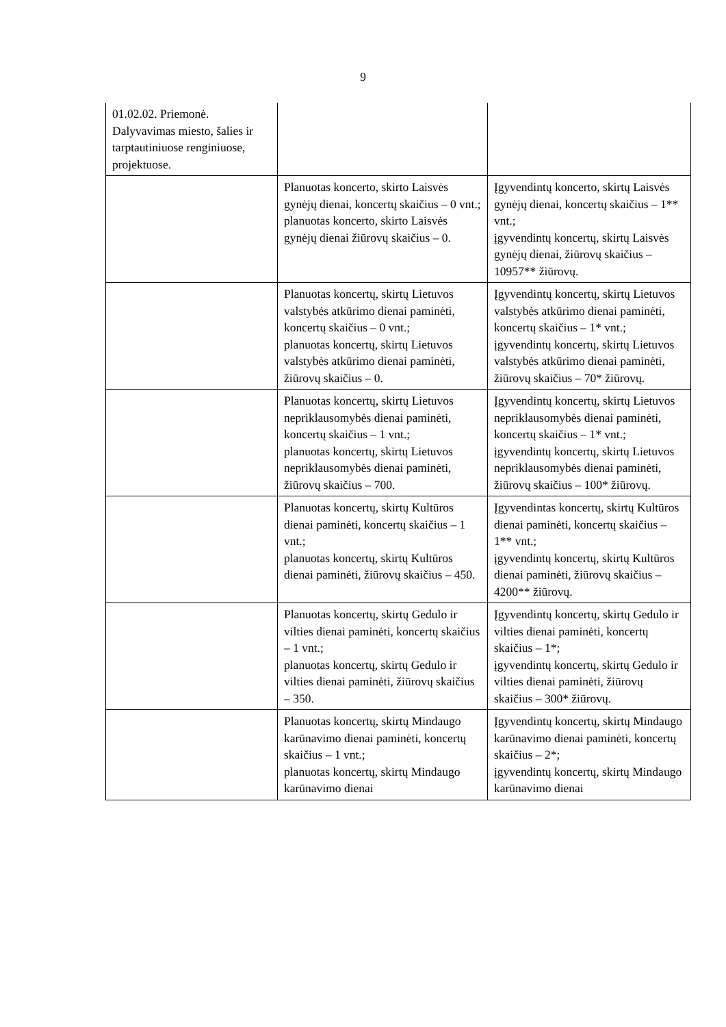9
| 01.02.02. Priemonė. Dalyvavimas miesto, šalies ir tarptautiniuose renginiuose, projektuose. | | |
| | Planuotas koncerto, skirto Laisvės gynėjų dienai, koncertų skaičius – 0 vnt.; planuotas koncerto, skirto Laisvės gynėjų dienai žiūrovų skaičius – 0. | Įgyvendintų koncerto, skirtų Laisvės gynėjų dienai, koncertų skaičius – 1** vnt.; įgyvendintų koncertų, skirtų Laisvės gynėjų dienai, žiūrovų skaičius – 10957** žiūrovų. |
| | Planuotas koncertų, skirtų Lietuvos valstybės atkūrimo dienai paminėti, koncertų skaičius – 0 vnt.; planuotas koncertų, skirtų Lietuvos valstybės atkūrimo dienai paminėti, žiūrovų skaičius – 0. | Įgyvendintų koncertų, skirtų Lietuvos valstybės atkūrimo dienai paminėti, koncertų skaičius – 1* vnt.; įgyvendintų koncertų, skirtų Lietuvos valstybės atkūrimo dienai paminėti, žiūrovų skaičius – 70* žiūrovų. |
| | Planuotas koncertų, skirtų Lietuvos nepriklausomybės dienai paminėti, koncertų skaičius – 1 vnt.; planuotas koncertų, skirtų Lietuvos nepriklausomybės dienai paminėti, žiūrovų skaičius – 700. | Įgyvendintų koncertų, skirtų Lietuvos nepriklausomybės dienai paminėti, koncertų skaičius – 1* vnt.; įgyvendintų koncertų, skirtų Lietuvos nepriklausomybės dienai paminėti, žiūrovų skaičius – 100* žiūrovų. |
| | Planuotas koncertų, skirtų Kultūros dienai paminėti, koncertų skaičius – 1 vnt.; planuotas koncertų, skirtų Kultūros dienai paminėti, žiūrovų skaičius – 450. | Įgyvendintas koncertų, skirtų Kultūros dienai paminėti, koncertų skaičius – 1** vnt.; įgyvendintų koncertų, skirtų Kultūros dienai paminėti, žiūrovų skaičius – 4200** žiūrovų. |
| | Planuotas koncertų, skirtų Gedulo ir vilties dienai paminėti, koncertų skaičius – 1 vnt.; planuotas koncertų, skirtų Gedulo ir vilties dienai paminėti, žiūrovų skaičius – 350. | Įgyvendintų koncertų, skirtų Gedulo ir vilties dienai paminėti, koncertų skaičius – 1*; įgyvendintų koncertų, skirtų Gedulo ir vilties dienai paminėti, žiūrovų skaičius – 300* žiūrovų. |
| | Planuotas koncertų, skirtų Mindaugo karūnavimo dienai paminėti, koncertų skaičius – 1 vnt.; planuotas koncertų, skirtų Mindaugo karūnavimo dienai | Įgyvendintų koncertų, skirtų Mindaugo karūnavimo dienai paminėti, koncertų skaičius – 2*; įgyvendintų koncertų, skirtų Mindaugo karūnavimo dienai |